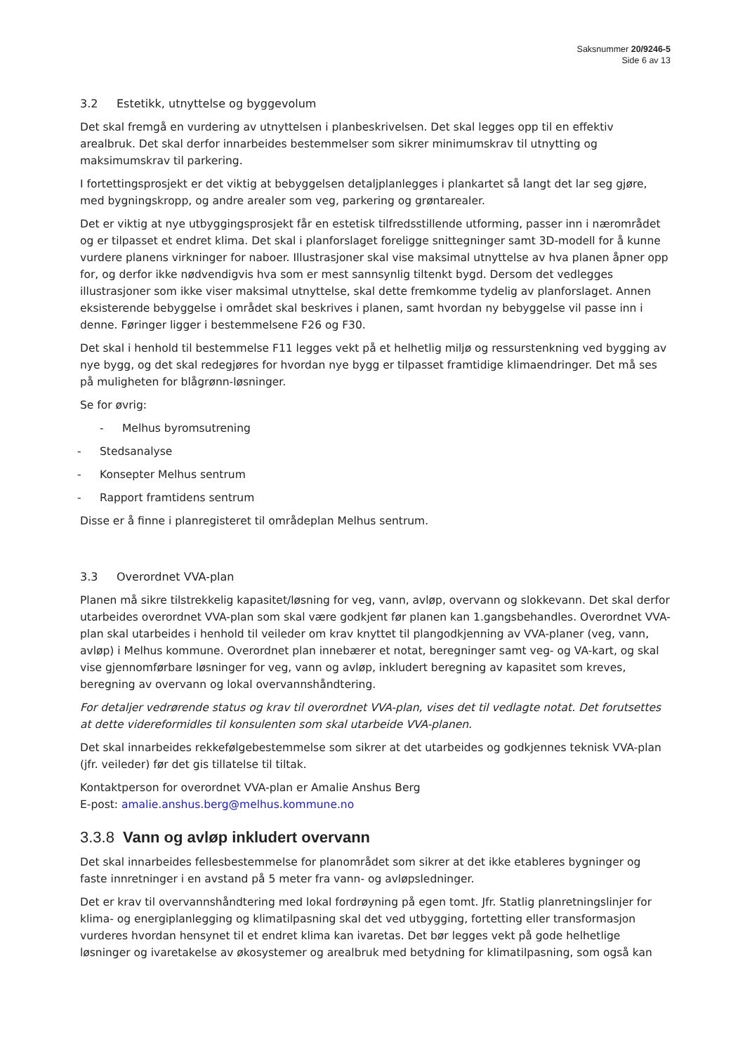Saksnummer 20/9246-5
Side 6 av 13
3.2 Estetikk, utnyttelse og byggevolum
Det skal fremgå en vurdering av utnyttelsen i planbeskrivelsen. Det skal legges opp til en effektiv arealbruk. Det skal derfor innarbeides bestemmelser som sikrer minimumskrav til utnytting og maksimumskrav til parkering.
I fortettingsprosjekt er det viktig at bebyggelsen detaljplanlegges i plankartet så langt det lar seg gjøre, med bygningskropp, og andre arealer som veg, parkering og grøntarealer.
Det er viktig at nye utbyggingsprosjekt får en estetisk tilfredsstillende utforming, passer inn i nærområdet og er tilpasset et endret klima. Det skal i planforslaget foreligge snittegninger samt 3D-modell for å kunne vurdere planens virkninger for naboer. Illustrasjoner skal vise maksimal utnyttelse av hva planen åpner opp for, og derfor ikke nødvendigvis hva som er mest sannsynlig tiltenkt bygd. Dersom det vedlegges illustrasjoner som ikke viser maksimal utnyttelse, skal dette fremkomme tydelig av planforslaget. Annen eksisterende bebyggelse i området skal beskrives i planen, samt hvordan ny bebyggelse vil passe inn i denne. Føringer ligger i bestemmelsene F26 og F30.
Det skal i henhold til bestemmelse F11 legges vekt på et helhetlig miljø og ressurstenkning ved bygging av nye bygg, og det skal redegjøres for hvordan nye bygg er tilpasset framtidige klimaendringer. Det må ses på muligheten for blågrønn-løsninger.
Se for øvrig:
- Melhus byromsutrening
- Stedsanalyse
- Konsepter Melhus sentrum
- Rapport framtidens sentrum
Disse er å finne i planregisteret til områdeplan Melhus sentrum.
3.3 Overordnet VVA-plan
Planen må sikre tilstrekkelig kapasitet/løsning for veg, vann, avløp, overvann og slokkevann. Det skal derfor utarbeides overordnet VVA-plan som skal være godkjent før planen kan 1.gangsbehandles. Overordnet VVA-plan skal utarbeides i henhold til veileder om krav knyttet til plangodkjenning av VVA-planer (veg, vann, avløp) i Melhus kommune. Overordnet plan innebærer et notat, beregninger samt veg- og VA-kart, og skal vise gjennomførbare løsninger for veg, vann og avløp, inkludert beregning av kapasitet som kreves, beregning av overvann og lokal overvannshåndtering.
For detaljer vedrørende status og krav til overordnet VVA-plan, vises det til vedlagte notat. Det forutsettes at dette videreformidles til konsulenten som skal utarbeide VVA-planen.
Det skal innarbeides rekkefølgebestemmelse som sikrer at det utarbeides og godkjennes teknisk VVA-plan (jfr. veileder) før det gis tillatelse til tiltak.
Kontaktperson for overordnet VVA-plan er Amalie Anshus Berg
E-post: amalie.anshus.berg@melhus.kommune.no
3.3.8 Vann og avløp inkludert overvann
Det skal innarbeides fellesbestemmelse for planområdet som sikrer at det ikke etableres bygninger og faste innretninger i en avstand på 5 meter fra vann- og avløpsledninger.
Det er krav til overvannshåndtering med lokal fordrøyning på egen tomt. Jfr. Statlig planretningslinjer for klima- og energiplanlegging og klimatilpasning skal det ved utbygging, fortetting eller transformasjon vurderes hvordan hensynet til et endret klima kan ivaretas. Det bør legges vekt på gode helhetlige løsninger og ivaretakelse av økosystemer og arealbruk med betydning for klimatilpasning, som også kan